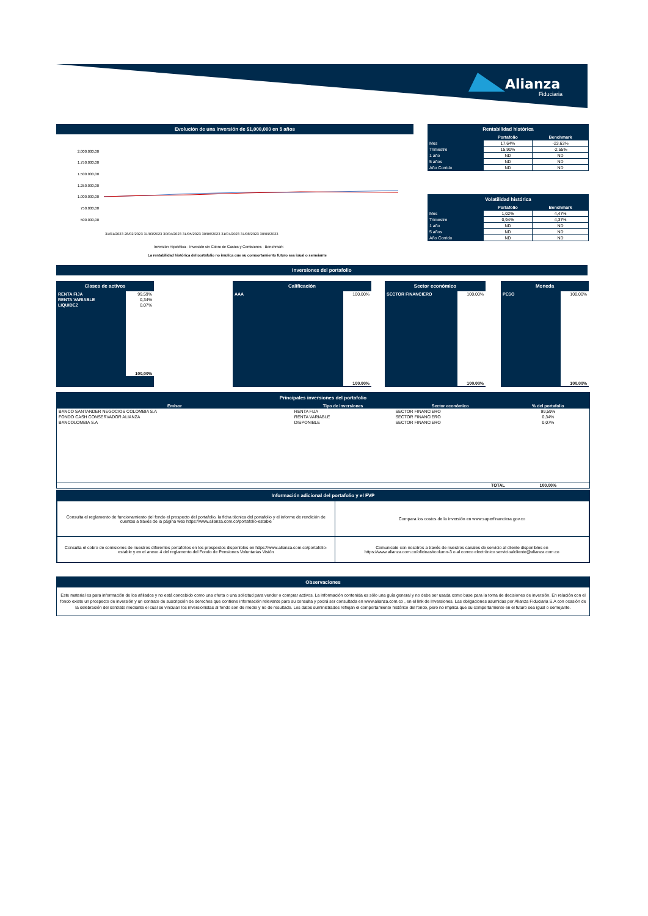Alianza
Fiduciaria
Evolución de una inversión de $1,000,000 en 5 años
2.000.000,00
1.750.000,00
1.500.000,00
1.250.000,00
1.000.000,00
750.000,00
500.000,00
31/01/2023 28/02/2023 31/03/2023 30/04/2023 31/05/2023 30/06/2023 31/07/2023 31/08/2023 30/09/2023
Inversión Hipotética · Inversión sin Cobro de Gastos y Comisiones · Benchmark
La rentabilidad histórica del portafolio no implica que su comportamiento futuro sea igual o semejante
Rentabilidad histórica
| | Portafolio | Benchmark |
| --- | --- | --- |
| Mes | 17,64% | -23,63% |
| Trimestre | 15,90% | -2,55% |
| 1 año | ND | ND |
| 5 años | ND | ND |
| Año Corrido | ND | ND |
Volatilidad histórica
| | Portafolio | Benchmark |
| --- | --- | --- |
| Mes | 1,02% | 4,47% |
| Trimestre | 0,94% | 4,37% |
| 1 año | ND | ND |
| 5 años | ND | ND |
| Año Corrido | ND | ND |
Inversiones del portafolio
Clases de activos
| RENTA FIJA | 99,59% |
| RENTA VARIABLE | 0,34% |
| LIQUIDEZ | 0,07% |
| | 100,00% |
Calificación
| AAA | 100,00% |
| | 100,00% |
Sector económico
| SECTOR FINANCIERO | 100,00% |
| | 100,00% |
Moneda
| PESO | 100,00% |
| | 100,00% |
Principales inversiones del portafolio
| Emisor | Tipo de inversiones | Sector económico | % del portafolio |
| --- | --- | --- | --- |
| BANCO SANTANDER NEGOCIOS COLOMBIA S.A | RENTA FIJA | SECTOR FINANCIERO | 99,59% |
| FONDO CASH CONSERVADOR ALIANZA | RENTA VARIABLE | SECTOR FINANCIERO | 0,34% |
| BANCOLOMBIA S.A | DISPONIBLE | SECTOR FINANCIERO | 0,07% |
| | | TOTAL | 100,00% |
Información adicional del portafolio y el FVP
| Consulta el reglamento de funcionamiento del fondo el prospecto del portafolio, la ficha técnica del portafolio y el informe de rendición de cuentas a través de la página web https://www.alianza.com.co/portafolio-estable | Compara los costos de la inversión en www.superfinanciera.gov.co |
| Consulta el cobro de comisiones de nuestros diferentes portafolios en los prospectos disponibles en https://www.alianza.com.co/portafolio-estable y en el anexo 4 del reglamento del Fondo de Pensiones Voluntarias Visión | Comunicate con nosotros a través de nuestros canales de servicio al cliente disponibles en https://www.alianza.com.co/oficinas#column-3 o al correo electrónico servicioalcliente@alianza.com.co |
Observaciones
Este material es para información de los afiliados y no está concebido como una oferta o una solicitud para vender o comprar activos. La información contenida es sólo una guía general y no debe ser usada como base para la toma de decisiones de inversión. En relación con el fondo existe un prospecto de inversión y un contrato de suscripción de derechos que contiene información relevante para su consulta y podrá ser consultada en www.alianza.com.co , en el link de Inversiones. Las obligaciones asumidas por Alianza Fiduciaria S.A con ocasión de la celebración del contrato mediante el cual se vinculan los inversionistas al fondo son de medio y no de resultado. Los datos suministrados reflejan el comportamiento histórico del fondo, pero no implica que su comportamiento en el futuro sea igual o semejante.